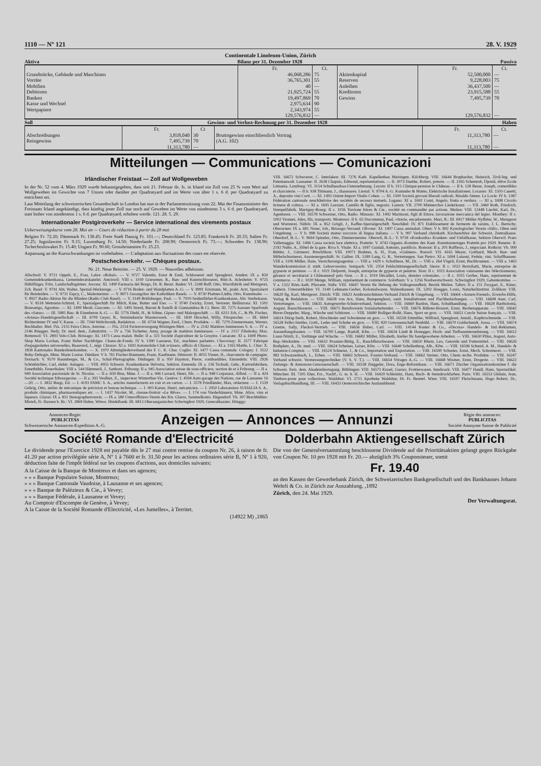1110 — Nº 121 28. V. 1929
Continentale Linoleum-Union, Zürich
Aktiva Bilanz per 31. Dezember 1928 Passiva
| | Fr. | Ct. | | Fr. | Ct. |
| --- | --- | --- | --- | --- | --- |
| Grundstücke, Gebäude und Maschinen | 46,068,286 | 75 | Aktienkapital | 52,500,000 | — |
| Vorräte | 36,765,301 | 55 | Reserven | 9,228,003 | 75 |
| Mobilien | 40 | — | Anleihen | 36,437,500 | — |
| Debitoren | 21,925,724 | 55 | Kreditoren | 23,915,588 | 55 |
| Banken | 19,497,869 | 70 | Gewinn | 7,495,739 | 70 |
| Kasse und Wechsel | 2,975,634 | 90 | | | |
| Wertpapiere | 2,343,974 | 55 | | | |
| | 129,576,832 | — | | 129,576,832 | — |
Soll Gewinn- und Verlust-Rechnung per 31. Dezember 1928 Haben
| | Fr. | Ct | | Fr. | Ct. |
| --- | --- | --- | --- | --- | --- |
| Abschreibungen | 3,818,040 | 30 | Bruttogewinn einschliesslich Vortrag | 11,313,780 | — |
| Reingewinn | 7,495,739 | 70 | (A.G. 102) | | |
| | 11,313,780 | — | | 11,313,780 | — |
Mitteilungen — Communications — Comunicazioni
Irländischer Freistaat — Zoll auf Wollgeweben
In der Nr. 52 vom 4. März 1929 wurde bekanntgegeben, dass seit 21. Februar ds. Js. in Irland ein Zoll von 25 % vom Wert auf Wollgeweben im Gewichte von 7 Unzen oder darüber per Quadratyard und im Werte von über 1 s. 6 d. per Quadratyard zu entrichten sei.
Laut Mitteilung der schweizerischen Gesandtschaft in London hat nun in der Parlamentssitzung vom 22. Mai der Finanzminister des Freistaats Irland angekündigt, dass künftig jener Zoll nur noch auf Geweben im Werte von mindestens 3 s. 6 d. per Quadratyard, statt bisher von mindestens 1 s. 6 d. per Quadratyard, erhoben werde. 121. 28. 5. 29.
Internationaler Postgiroverkehr — Service international des virements postaux
Ueberweisungskurse vom 28. Mai an — Cours de réduction à partir du 28 mai
Belgien Fr. 72.20; Dänemark Fr. 138.45; Freie Stadt Danzig Fr. 101.—; Deutschland Fr. 123.85; Frankreich Fr. 20.33; Italien Fr. 27.25; Jugoslawien Fr. 9.15; Luxemburg Fr. 14.50; Niederlande Fr. 208.90; Oesterreich Fr. 73.—; Schweden Fr. 138.90; Tschechoslowakei Fr. 15.40; Ungarn Fr. 90.60; Grossbritannien Fr. 25.23.
Anpassung an die Kursschwankungen ist vorbehalten. — L'adaptation aux fluctuations des cours est réservée.
Postscheckverkehr. — Chèques postaux.
Nr. 21. Neue Beitritte. — 25. V. 1929. — Nouvelles adhésions.
Allschwil: V. 9721 Oppelt, E., Frau, Labor «Robal». — V. 9727 Valentin, Ernst & Emil, Schlosserei und Spenglerei. Amden: IX a. 850 Gemeindekrankenkassa, Gemeinderatskanzlei. Amriswil: VIII c. 1030 Griesemer, R., Ban- und Kunstschlosserei, Rüti-A. Arlesheim: V. 9725 Häfelfinger, Fritz, Landschaftsgärtner. Ascona: XI. 1490 Farmacia del Borgo, Dr. R. Beust. Baden: VI. 2248 Ruff, Otto, Wurstfabrik und Metzgerei, Zch. Basel: V. 9741 Abt, Walter, Spezial-Werkzeuge. — V. 9716 Boden- und Wandplatten A.-G. — V. 8991 Erismann, M., prakt. Arzt, Spezialarzt für Beinleiden. — V. 9731 Espcy, C., Malermeister. — V. 8971 Gesangchor der Katholiken Basels. — V. 8730 Plattner-Lüdin, Otto, Kunstmaler. — V. 8927 Radio-Aktion für die Blinden (Radio Club Basel). — V. 3149 Rötlisberger, Paul. — V. 7919 Seidenfärber-Krankenkasse, Abt. Sterbekasse. — V. 8518 Wettstein-Schmid, F., Spezialgeschäft für Milch, Käse, Butter und Eier. — V. 9740 Zwicky, Ernst, Vertreter. Bellinzona: XI. 1501 Bonzanigo, Agostino. — XI. 1499 Meuli, Giacomo. — XI. 1495 Strenl, Baroni & fratelli di Giannandrea & Ci. Bern: III. 7275 Aarauer Sparfonds des «Satus». — III. 5985 Bau- & Eisenbeton A.-G. — III. 5776 Diehl, H., & Söhne, Gipser- und Malergeschäft. — III. 6311 Erb, C., & Ph. Fischer, «Artusa»-Handelsgesellschaft — III. 6709 Geyer, R., Steinindustrie Marmorwerk. — III. 1830 Hirschel, Willy, Fürsprecher. — III. 6664 Richterämter IV und V, Kasse. — III. 7244 Weltchronik, Redaktion. — III. 6734 Wagner, Ferd., Chem. Produkte. — III. 7279 Zimmermann, Werner, Buchhalter. Biel: IVa. 2155 Feira Chios, Antoine. — IVa. 2154 Ferienversorgung Bözingen-Mett. — IV a. 2142 Matières lumineuses S. A. — IV a. 2146 Rüegger, Hedy, Dr. med. dent., Zahnärztin. — IV a. 756 Tschetter, Anny, posage de matières lumineuses. — IV a. 2157 Zibulesky, Max. Bottenwil: VI. 2893 Velo-Club. Brissago: XI. 1473 Cassa malati. Bulle: II a. 321 Société d'apiculture de la Gruyère. Cassarate: XI a. 1699 Photo-Shop Maria Lochan, Franz Heber Nachfolger. Chanx-de-Fonds: IV b. 1390 Lassueur, Ed., machines parlantes. Chavornay: II. 3577 Fabrique d'espagnolettes universelles, Beauverd, J., négt. Chiasso: XI a. 1693 Automobile-Club svizzero, ufficio di Chiasso. — XI a. 1165 Mattle, L. Chur: X. 1858 Kantonales Bundesfeierkomitee. — X. 1970 Altmitgliederverband des F. C. K. Chur. Coglio: XI. 1477 Cassa comunale. Cologny: I. 3522 Bohy-Dehogis, Mme. Marie Louise. Däniken: V b. 761 Fischer-Banmann, Franz, Kaufmann. Démoret: II. 4055 Vienet, H., charcuterie de campagne. Dornach: V. 9570 Baumberger, M., & Co., Schul-Photographie. Düdingen: II a. 950 Haymoz, Pierre, combustibles. Einsiedeln: VIII. 2926 Schönbächler, Carl, elektr. Anlagen. — VIII. 4955 Schweiz. Krankenkasse Helvetia, Sektion. Ennenda: IX a. 136 Tschudi, Gehr., Kartonfabriken, Ennetbühls. Feuerthalen: VIII a. 544 Hämmerli, J., Sattlerei. Fribourg: II a. 945 Association suisse de sous-officiers, section de et à Fribourg. — II a. 949 Association paroissiale de St. Nicolas. — II a. 659 Bise, Mme. J. — II a. 946 Carrard, Henri, fils. — II a. 948 Corpataux, Alfred. — II a. 424 Société technique fribourgeoise. — II a. 393 Veulliez, E., inspecteur Winterthur-Vie. Genève: I. 4594 Auto-garage des Nations, rue de Lausanne 16—20. — I. 3832 Burgi, Ed. — I. 4193 FAMC S. A., articles manufacturés en cuir et en carton. — I. 3578 Friedländer, Max, rédacteur. — I. 1539 Gehrig, Otto, atelier de mécanique de précision et bureau technique. — I. 903 Kaiser, Henri, mécanicien. — I. 2950 Laboratoires SUHALIA S. A., produits chimiques, pharmaceutiques etc. — I. 1437 Nicolet, M., cireuse-frottoir «Le Rêve». — I. 174 von Niederhäusern, Mme. Alice, vins et liqueurs. Glarus: IX a. 851 Stenographenverein. — IX a. 580 Unteroffiziers-Verein des Kts. Glarus, Sammelkonto. Hägendorf: Vb. 307 Brechbühler-Misteli, Fr. Hausen b. Br.: VI. 2869 Huber, Witwe. Hindelbank: III. 6813 Oberaargauisches Schwingfest 1929, Generalkassier. Hönggy:
VIII. 16672 Schwoerer, C. Interlaken: III. 7276 Kath. Kapellenbau Meiringen. Kilchberg: VIII. 16644 Brupbacher, Heinrich, Zivil-Ing. und Patentanwalt. Lausanne: II. 2638 Chapuis, Edmond, représentations. — II. 3073 Danthe, Robert, poterie. — II. 2165 Schemtob, Djemil, élève Ecole Lémania. Lenzburg: VI. 3154 Schulhausbau-Unternehmung. Leysin: II b. 315 Clinique-pension le Château. — II b. 128 Besse, Joseph, comestibles et charcuterie. — II b. 938 Tittmann, J., chaussures. Liestal: V. 9704 A.-G. Kummler & Matter, Elektrische Installationen. Locarno: XI. 1503 Canetti, A., deposito vini Corti. — XI. 1493 Orient-Import Vitalis Cohen. — XI. 1500 Società giovani liberali radicali, Rinaldo Simen. Le Locle: IV b. 1387 Fédération cantonale neuchâteloise des sociétés de secours mutuels. Lugano: XI a. 1692 Comi, Angelo, frutta e verdura. — XI a. 1698 Circolo ticinese di coltura. — XI a. 1695 Luzzani, Camillo & figlio, negozio. Luzern: VII. 2700 Männerchor Liederkranz. — VII. 3460 Roth, Friedrich, Stempelfabrik. Martigny-Bourg: II c. 1026 Torrione frères & Cie., société en commandite par actions. Meilen: VIII. 12448 Liechti, Karl, Dr., Agenturen. — VIII. 16578 Schweizer, Otto, Radio. Minusio: XI. 1492 Martinoni, figli di Ettore, lavorazione meccanica del legno. Monthey: II c. 1002 Vionnet, Jules, fils, transports. Montreux: II b. 65 Ducommun, Paul, vitrerie, encadrements. Muri, B.: III. 6917 Müller-Nyffeler, W., Metzgerei und Wursterei. Näfels: IX a. 852 Grögli, J., Kaffee-Spezialgeschäft. Neuchâtel: IV. 871 Etablissement de ferments de raisins, J. L. Bertschy. Oberurnen: IX a. 681 Noser, Joh., Brissago-Versand. Olivone: XI. 1497 Cassa ammalati. Olten: V b. 892 Kynologischer Verein «Säli», Olten und Umgebung. — V b. 998 Società mutuo soccorso di lingua italiana. — V b. 997 Verband christkath. Kirchenchöre der Schweiz, Zentralkasse. Oberdorf, B.-L.: V. 9694 Spinnler, Otto, Zimmermeister. Oberwil, B.-L.: V. 9718 «Konkordia» Kranken- und Unfallkasse, Sektion Oberwil. Prato Vallemaggia: XI. 1496 Cassa società luce elettrica. Pratteln: V. 4743 Organis.-Komitee des Kant. Kunstturnertages Pratteln pro 1929. Renens: II. 2192 Nufer, A., Hôtel de la gare. Riva S. Vitale: XI a. 1697 Guidali, Antonio, pastificio. Romont: II a. 201 Ruffieux, J., négociant. Rothrist: Vb. 999 Bühler, J., Gärtnerei. Rüschlikon: VIII. 10071 Bodmer, A. H., Fran, «Gulmen». Ruswil: VII. 4165 Meyer, Gotthard, Mech. Ban- und Möbelschreinerei, Ausstenergeschäft. St. Gallen: IX. 5189 Lang, G. R., Vertretungen. San Pietro: XI a. 1694 Luisoni, Fedele, vini. Schaffhausen: VIII a. 1106 Müller, Hans, Versicherungsagentur. — VIII a. 1429 v. Schulthess, M., Dr. — VIII a. 264 Vögeli, Ernst, Buchbrunnen. — VIII a. 1463 Wanderkommission d. städt. Lehrervereins. Sempach: VII. 2354 Feldschützengesellschaft. Sierre: II c. 1022 Bertoliatti, Marie, entreprise de gypserie et peinture. — II c. 1021 Delpretti, Joseph, entreprise de gypserie et peintrre. Sion: II c. 1023 Association valaisanne des Sélectionneurs, gérance et secrétariat à Châteanneuf près Sion. — II c. 1019 Décaillet, Louis, denrées coloniales. — II c. 1025 Gerber, Hans, représentant de commerce. — II c. 1020 Menge, William, représentant de commerce. Solothurn: V a. 1256 Nordwestschweiz. Schwingfest 1929, Gabenkomitee. — V a. 1322 Röm.-kath. Pfarramt. Stäfa: VIII. 16647 Verein für Hebung der Volksgesundheit, Bezirk Meilen. Tafers: II a. 151 Zwygart, E., Käser, Galtern. Unterentfelden: VI. 3149 Lehmann-Gerher, Kolonialwaren. Walzenhausen: IX. 5202 Hoegger, Louis, Naturheilinstitut. Zollikon: VIII. 16620 Ilg, Karl, Metzgerei. Zürich: VIII. 16623 Armbrustschützen-Verband Zürich & Umgebung. — VIII. 16664 «Armen-Frennd», Erwerbs-Hilfe, Verlag & Redaktion. — VIII. 16638 von Arx, Hans, Banspenglerei, sanit. Installationen und Flachbedachungen. — VIII. 16608 Auer, Carl, Vertretungen. — VIII. 16635 Autogewerbe-Schutzverband, Sektion. — VIII. 16660 Bardon, Hans, Schuhhandlung. — VIII. 16628 Bartholomä, August, Bauschlosserei. — VIII. 16675 Berufsverein Sozialarbeitender. — VIII. 16676 Billeter-Bossert, Ernst, Rechenapparate. — VIII. 16642 Birrer-Deppeler, Marg., Wäsche und Schürzen. — VIII. 16680 Bolliger-Rollé, Hans, Sport en gros. — VIII. 16651 Cercle Suisse français. — VIII. 16614 Dürig-Steib, Robert, Hirschleder und Schwämme en gros. — VIII. 16558 Ettmüller, Wilfried, Spenglerei, Install., Kupferschmiede. — VIII. 16528 Feller-Stettler, Gottl., Leder und Schuhe en gros. — VIII. 820 Genossenschaft Nenbühl. — VIII. 16670 Goldschmidt, Josua. — VIII. 16674 Goetze, Sally, Fleckol-Vertrieb. — VIII. 16656 Huber, Carl. — VIII. 14144 Kuster & Co., «Decora» Handels- & Ind.-Reklamen, Ausstellungsbauten. — VIII. 16700 Lange, Rudolf, Kfm. — VIII. 16634 Lindt & Honegger, Hoch- und Tiefbaunnternehmung. — VIII. 16612 Lussi-Nötzli, E., Vorhänge und Wäsche. — VIII. 16682 Müller, Elisabeth, Atelier für handgewobene Arbeiten. — VIII. 16630 Plüss, August, Auto-Rep.-Werkstätte. — VIII. 16632 Proamer-Bittig, E., Rauchfleischwaren. — VIII. 16650 Rhein, Leo, Getreide und Futtermittel. — VIII. 16626 Rothpletz, A., Dr. med. — VIII. 16624 Scheiner, Leiser, Kfm. — VIII. 16640 Schellenberg, Alb., Kfm. — VIII. 16596 Schmid, A. M., Handels- & Industrie-Comptoir. — VIII. 16524 Schneier, J., & Co., Importation und Exportation. — VIII. 16590 Schuster, Ernst, Mech. Schreinerei. — VIII. 982 Schwarzenbach, L., Erben. — VIII. 16663 Schweiz. Fourier-Verband. — VIII. 16662 Steiner, Otto, Chem.-techn. Produkte. — VIII. 16247 Verband schweiz. Vermessungstechniker (V. S. V. T.). — VIII. 16654 Vitrages A.-G. — VIII. 16668 Wismer, Ernst, Drogerie. — VIII. 16622 Zeitungs- & Annoncen-Genossenschaft. — VIII. 16538 Zinggeler, Dora, Enge-Reformhaus. — VIII. 16671 Zürcher Organisationskomitee f. die Schweiz. freis. dem. Akademikertagung. Böblingen: VIII. 16573 Kissel, Gustav, Frottierwaren. Innsbruck: VIII. 16477 Handl, Hans, Sportartikel. München: III. 7205 Eher, Frz., Nachf., G. m. b. H. — VIII. 16429 Schleinitz, Hans, Buch- & Steindruckfarben. Paris: VIII. 16553 Ghilain, Jean, Timbres-poste pour collections. Waldshut: VI. 2715 Apotheke Waldshut, Dr. Fr. Beuttel. Wien: VIII. 16597 Fleischmann, Hugo Robert, Dr., Verlagsbuchhandlung, III. — VIII. 16433 Oesterreichischer Auslandsbund.
Annoncen-Regie:
PUBLICITAS
Schweizerische Annoncen-Expedition A.-G.
Anzeigen — Annonces — Annunzi
Régie des annonces:
PUBLICITAS
Société Anonyme Suisse de Publicité
Société Romande d'Electricité
Le dividende pour l'Exercice 1928 est payable dès le 27 mai contre remise du coupon Nr. 26, à raison de fr. 41.20 par action privilégiée série A, Nº 1 à 7600 et fr. 31.50 pour les actions ordinaires série B, Nº 1 à 920, déduction faite de l'impôt fédéral sur les coupons d'actions, aux domiciles suivants:
A la Caisse de la Banque de Montreux et dans ses agences;
» » » Banque Populaire Suisse, Montreux;
» » » Banque Cantonale Vaudoise, à Lausanne et ses agences;
» » » Banque de Palézieux & Cie., à Vevey;
» » » Banque Fédérale, à Lausanne et Vevey;
Au Comptoir d'Escompte de Genève, à Vevey;
A la Caisse de la Société Romande d'Electricité, «Les Jumelles», à Territet.
(14922 M) ,1865
Dolderbahn Aktiengesellschaft Zürich
Die von der Generalversammlung beschlossene Dividende auf die Prioritätsaktien gelangt gegen Rückgabe von Coupon Nr. 10 pro 1928 mit Fr. 20.— abzüglich 3% Couponsteuer, somit
Fr. 19.40
an den Kassen der Gewerbebank Zürich, der Schweizerischen Bankgesellschaft und des Bankhauses Johann Wehrli & Co. in Zürich zur Auszahlung. ,1892
Zürich, den 24. Mai 1929.
Der Verwaltungsrat.